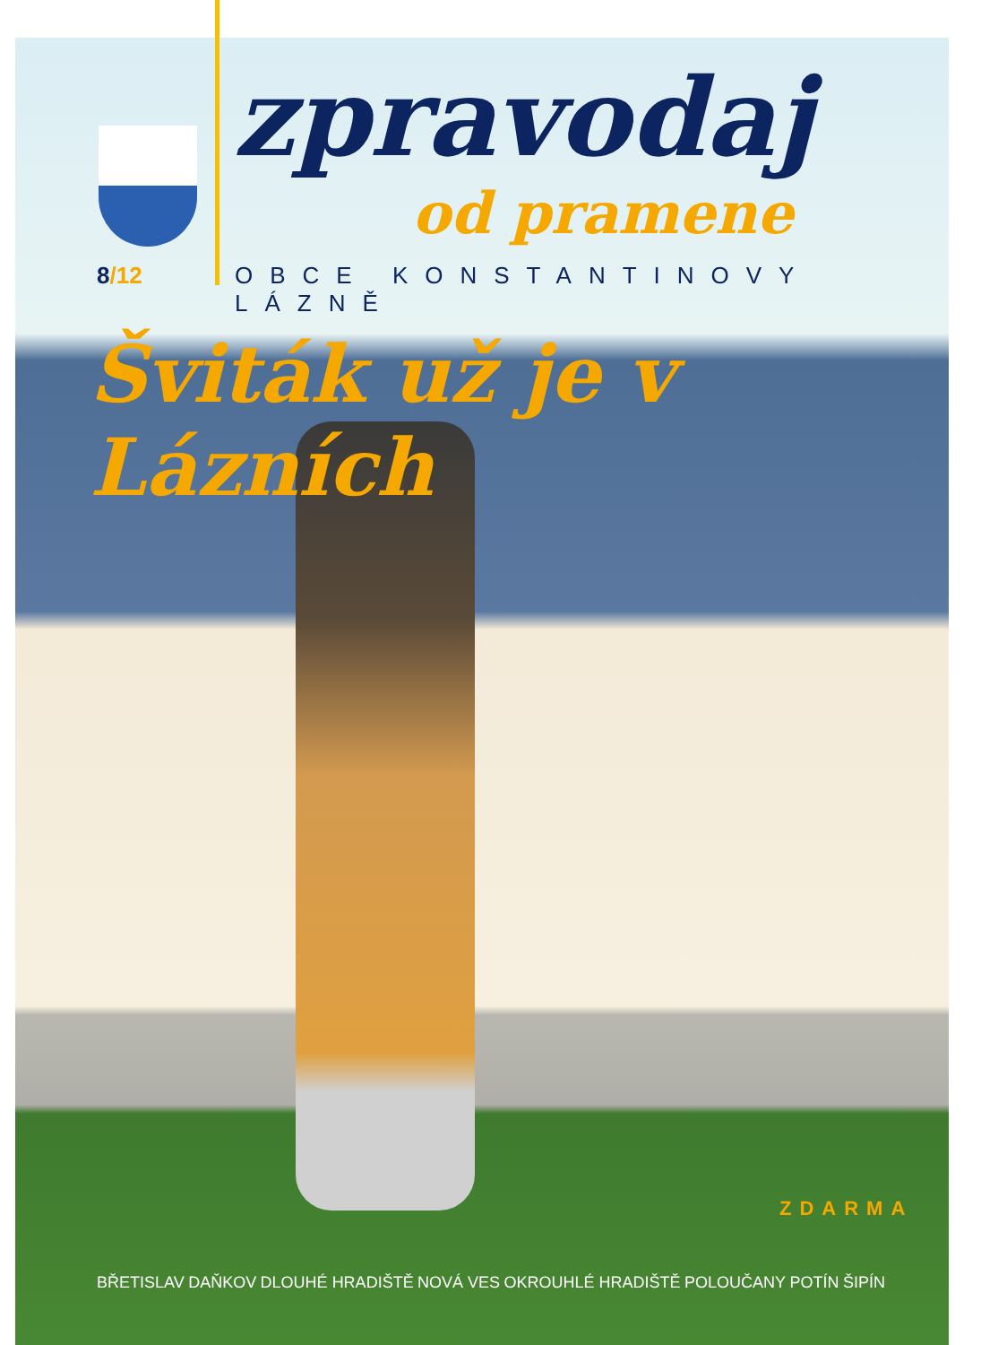zpravodaj
od pramene
8/12 OBCE KONSTANTINOVY LÁZNĚ
Šviták už je v Lázních
ZDARMA
BŘETISLAV DAŇKOV DLOUHÉ HRADIŠTĚ NOVÁ VES OKROUHLÉ HRADIŠTĚ POLOUČANY POTÍN ŠIPÍN